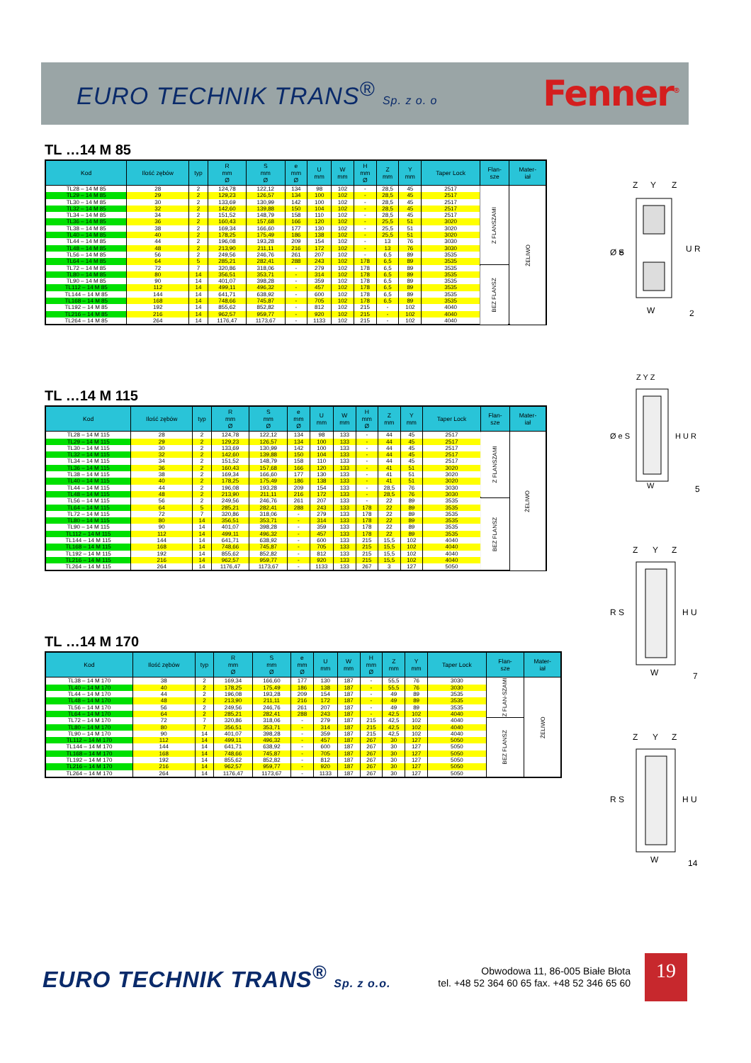EURO TECHNIK TRANS<sup>®</sup> Sp. z o. o
Fenner<sup>®</sup>
TL …14 M 85
| Kod | Ilość zębów | typ | R mm Ø | S mm Ø | e mm Ø | U mm | W mm | H mm Ø | Z mm | Y mm | Taper Lock | Flan- sze | Mater- iał |
| --- | --- | --- | --- | --- | --- | --- | --- | --- | --- | --- | --- | --- | --- |
| TL28 – 14 M 85 | 28 | 2 | 124,78 | 122,12 | 134 | 98 | 102 | - | 28,5 | 45 | 2517 | Z FLANSZAMI | ŻELIWO |
| TL29 – 14 M 85 | 29 | 2 | 129,23 | 126,57 | 134 | 100 | 102 | - | 28,5 | 45 | 2517 | | |
| TL30 – 14 M 85 | 30 | 2 | 133,69 | 130,99 | 142 | 100 | 102 | - | 28,5 | 45 | 2517 | | |
| TL32 – 14 M 85 | 32 | 2 | 142,60 | 139,88 | 150 | 104 | 102 | - | 28,5 | 45 | 2517 | | |
| TL34 – 14 M 85 | 34 | 2 | 151,52 | 148,79 | 158 | 110 | 102 | - | 28,5 | 45 | 2517 | | |
| TL36 – 14 M 85 | 36 | 2 | 160,43 | 157,68 | 166 | 120 | 102 | - | 25,5 | 51 | 3020 | | |
| TL38 – 14 M 85 | 38 | 2 | 169,34 | 166,60 | 177 | 130 | 102 | - | 25,5 | 51 | 3020 | | |
| TL40 – 14 M 85 | 40 | 2 | 178,25 | 175,49 | 186 | 138 | 102 | - | 25,5 | 51 | 3020 | | |
| TL44 – 14 M 85 | 44 | 2 | 196,08 | 193,28 | 209 | 154 | 102 | - | 13 | 76 | 3030 | | |
| TL48 – 14 M 85 | 48 | 2 | 213,90 | 211,11 | 216 | 172 | 102 | - | 13 | 76 | 3030 | | |
| TL56 – 14 M 85 | 56 | 2 | 249,56 | 246,76 | 261 | 207 | 102 | - | 6,5 | 89 | 3535 | | |
| TL64 – 14 M 85 | 64 | 5 | 285,21 | 282,41 | 288 | 243 | 102 | 178 | 6,5 | 89 | 3535 | | |
| TL72 – 14 M 85 | 72 | 7 | 320,86 | 318,06 | - | 279 | 102 | 178 | 6,5 | 89 | 3535 | BEZ FLANSZ | |
| TL80 – 14 M 85 | 80 | 14 | 356,51 | 353,71 | - | 314 | 102 | 178 | 6,5 | 89 | 3535 | | |
| TL90 – 14 M 85 | 90 | 14 | 401,07 | 398,28 | - | 359 | 102 | 178 | 6,5 | 89 | 3535 | | |
| TL112 – 14 M 85 | 112 | 14 | 499,11 | 496,32 | - | 457 | 102 | 178 | 6,5 | 89 | 3535 | | |
| TL144 – 14 M 85 | 144 | 14 | 641,71 | 638,92 | - | 600 | 102 | 178 | 6,5 | 89 | 3535 | | |
| TL168 – 14 M 85 | 168 | 14 | 748,66 | 745,87 | - | 705 | 102 | 178 | 6,5 | 89 | 3535 | | |
| TL192 – 14 M 85 | 192 | 14 | 855,62 | 852,82 | - | 812 | 102 | 215 | - | 102 | 4040 | | |
| TL216 – 14 M 85 | 216 | 14 | 962,57 | 959,77 | - | 920 | 102 | 215 | - | 102 | 4040 | | |
| TL264 – 14 M 85 | 264 | 14 | 1176,47 | 1173,67 | - | 1133 | 102 | 215 | - | 102 | 4040 | | |
TL …14 M 115
| Kod | Ilość zębów | typ | R mm Ø | S mm Ø | e mm Ø | U mm | W mm | H mm Ø | Z mm | Y mm | Taper Lock | Flan- sze | Mater- iał |
| --- | --- | --- | --- | --- | --- | --- | --- | --- | --- | --- | --- | --- | --- |
| TL28 – 14 M 115 | 28 | 2 | 124,78 | 122,12 | 134 | 98 | 133 | - | 44 | 45 | 2517 | Z FLANSZAMI | ŻELIWO |
| TL29 – 14 M 115 | 29 | 2 | 129,23 | 126,57 | 134 | 100 | 133 | - | 44 | 45 | 2517 | | |
| TL30 – 14 M 115 | 30 | 2 | 133,69 | 130,99 | 142 | 100 | 133 | - | 44 | 45 | 2517 | | |
| TL32 – 14 M 115 | 32 | 2 | 142,60 | 139,88 | 150 | 104 | 133 | - | 44 | 45 | 2517 | | |
| TL34 – 14 M 115 | 34 | 2 | 151,52 | 148,79 | 158 | 110 | 133 | - | 44 | 45 | 2517 | | |
| TL36 – 14 M 115 | 36 | 2 | 160,43 | 157,68 | 166 | 120 | 133 | - | 41 | 51 | 3020 | | |
| TL38 – 14 M 115 | 38 | 2 | 169,34 | 166,60 | 177 | 130 | 133 | - | 41 | 51 | 3020 | | |
| TL40 – 14 M 115 | 40 | 2 | 178,25 | 175,49 | 186 | 138 | 133 | - | 41 | 51 | 3020 | | |
| TL44 – 14 M 115 | 44 | 2 | 196,08 | 193,28 | 209 | 154 | 133 | - | 28,5 | 76 | 3030 | | |
| TL48 – 14 M 115 | 48 | 2 | 213,90 | 211,11 | 216 | 172 | 133 | - | 28,5 | 76 | 3030 | | |
| TL56 – 14 M 115 | 56 | 2 | 249,56 | 246,76 | 261 | 207 | 133 | - | 22 | 89 | 3535 | BEZ FLANSZ | |
| TL64 – 14 M 115 | 64 | 5 | 285,21 | 282,41 | 288 | 243 | 133 | 178 | 22 | 89 | 3535 | | |
| TL72 – 14 M 115 | 72 | 7 | 320,86 | 318,06 | - | 279 | 133 | 178 | 22 | 89 | 3535 | | |
| TL80 – 14 M 115 | 80 | 14 | 356,51 | 353,71 | - | 314 | 133 | 178 | 22 | 89 | 3535 | | |
| TL90 – 14 M 115 | 90 | 14 | 401,07 | 398,28 | - | 359 | 133 | 178 | 22 | 89 | 3535 | | |
| TL112 – 14 M 115 | 112 | 14 | 499,11 | 496,32 | - | 457 | 133 | 178 | 22 | 89 | 3535 | | |
| TL144 – 14 M 115 | 144 | 14 | 641,71 | 638,92 | - | 600 | 133 | 215 | 15,5 | 102 | 4040 | | |
| TL168 – 14 M 115 | 168 | 14 | 748,66 | 745,87 | - | 705 | 133 | 215 | 15,5 | 102 | 4040 | | |
| TL192 – 14 M 115 | 192 | 14 | 855,62 | 852,82 | - | 812 | 133 | 215 | 15,5 | 102 | 4040 | | |
| TL216 – 14 M 115 | 216 | 14 | 962,57 | 959,77 | - | 920 | 133 | 215 | 15,5 | 102 | 4040 | | |
| TL264 – 14 M 115 | 264 | 14 | 1176,47 | 1173,67 | - | 1133 | 133 | 267 | 3 | 127 | 5050 | | |
TL …14 M 170
| Kod | Ilość zębów | typ | R mm Ø | S mm Ø | e mm Ø | U mm | W mm | H mm Ø | Z mm | Y mm | Taper Lock | Flan- sze | Mater- iał |
| --- | --- | --- | --- | --- | --- | --- | --- | --- | --- | --- | --- | --- | --- |
| TL38 – 14 M 170 | 38 | 2 | 169,34 | 166,60 | 177 | 130 | 187 | - | 55,5 | 76 | 3030 | Z FLAN-SZAMI | ŻELIWO |
| TL40 – 14 M 170 | 40 | 2 | 178,25 | 175,49 | 186 | 138 | 187 | - | 55,5 | 76 | 3030 | | |
| TL44 – 14 M 170 | 44 | 2 | 196,08 | 193,28 | 209 | 154 | 187 | - | 49 | 89 | 3535 | | |
| TL48 – 14 M 170 | 48 | 2 | 213,90 | 211,11 | 216 | 172 | 187 | - | 49 | 89 | 3535 | | |
| TL56 – 14 M 170 | 56 | 2 | 249,56 | 246,76 | 261 | 207 | 187 | - | 49 | 89 | 3535 | | |
| TL64 – 14 M 170 | 64 | 2 | 285,21 | 282,41 | 288 | 243 | 187 | - | 42,5 | 102 | 4040 | | |
| TL72 – 14 M 170 | 72 | 7 | 320,86 | 318,06 | - | 279 | 187 | 215 | 42,5 | 102 | 4040 | BEZ FLANSZ | |
| TL80 – 14 M 170 | 80 | 7 | 356,51 | 353,71 | - | 314 | 187 | 215 | 42,5 | 102 | 4040 | | |
| TL90 – 14 M 170 | 90 | 14 | 401,07 | 398,28 | - | 359 | 187 | 215 | 42,5 | 102 | 4040 | | |
| TL112 – 14 M 170 | 112 | 14 | 499,11 | 496,32 | - | 457 | 187 | 267 | 30 | 127 | 5050 | | |
| TL144 – 14 M 170 | 144 | 14 | 641,71 | 638,92 | - | 600 | 187 | 267 | 30 | 127 | 5050 | | |
| TL168 – 14 M 170 | 168 | 14 | 748,66 | 745,87 | - | 705 | 187 | 267 | 30 | 127 | 5050 | | |
| TL192 – 14 M 170 | 192 | 14 | 855,62 | 852,82 | - | 812 | 187 | 267 | 30 | 127 | 5050 | | |
| TL216 – 14 M 170 | 216 | 14 | 962,57 | 959,77 | - | 920 | 187 | 267 | 30 | 127 | 5050 | | |
| TL264 – 14 M 170 | 264 | 14 | 1176,47 | 1173,67 | - | 1133 | 187 | 267 | 30 | 127 | 5050 | | |
Z
Y
Z
Ø e
S
U R
W
2
Z Y Z
Ø e S
H U R
W
5
Z
Y
Z
R S
H U
W
7
Z
Y
Z
R S
H U
W
14
EURO TECHNIK TRANS<sup>®</sup> Sp. z o.o.
Obwodowa 11, 86-005 Białe Błota
tel. +48 52 364 60 65 fax. +48 52 346 65 60
19